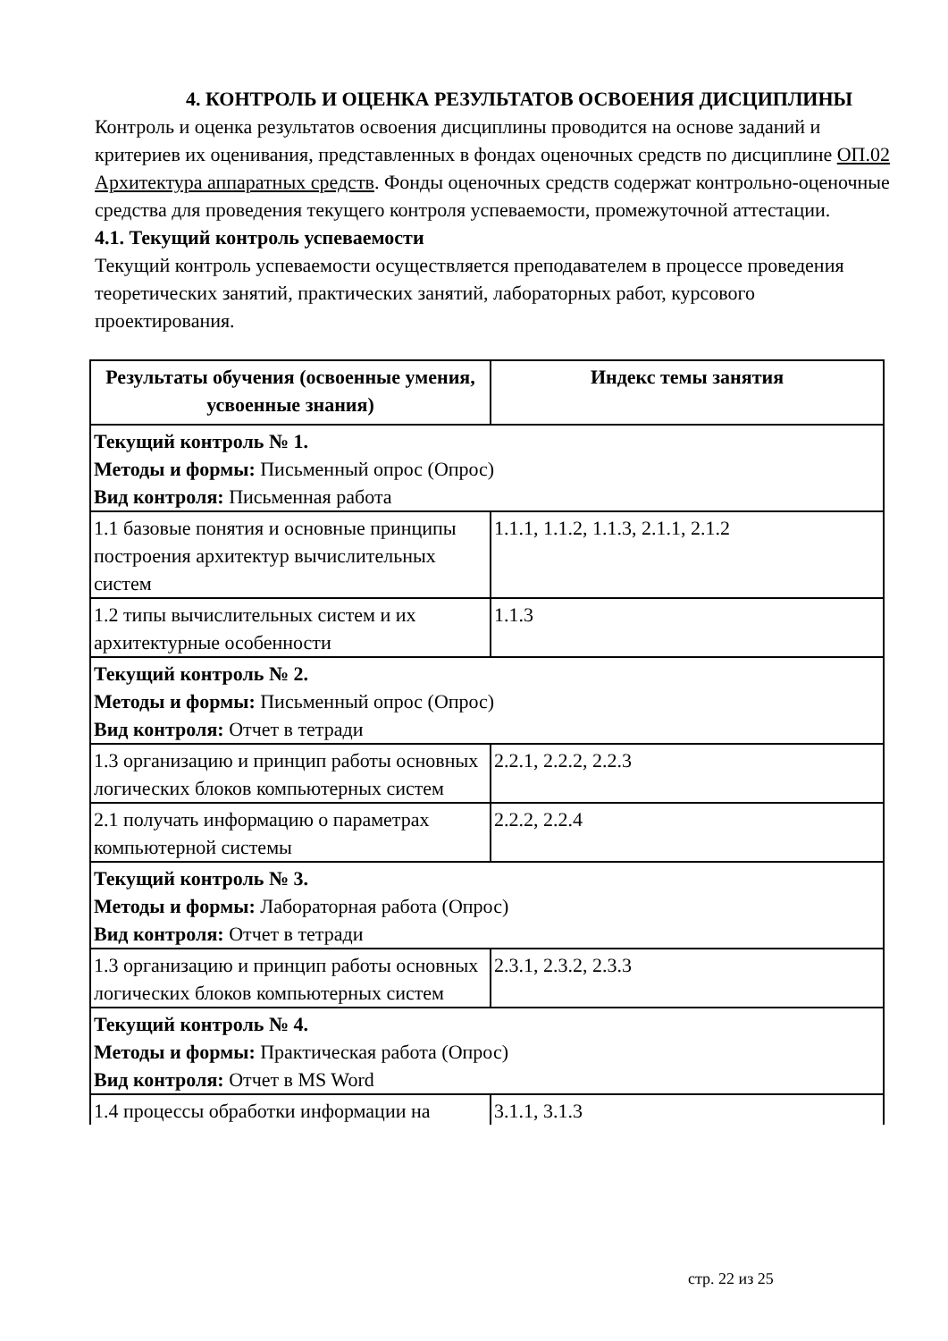4. КОНТРОЛЬ И ОЦЕНКА РЕЗУЛЬТАТОВ ОСВОЕНИЯ ДИСЦИПЛИНЫ
Контроль и оценка результатов освоения дисциплины проводится на основе заданий и критериев их оценивания, представленных в фондах оценочных средств по дисциплине ОП.02 Архитектура аппаратных средств. Фонды оценочных средств содержат контрольно-оценочные средства для проведения текущего контроля успеваемости, промежуточной аттестации.
4.1. Текущий контроль успеваемости
Текущий контроль успеваемости осуществляется преподавателем в процессе проведения теоретических занятий, практических занятий, лабораторных работ, курсового проектирования.
| Результаты обучения (освоенные умения, усвоенные знания) | Индекс темы занятия |
| --- | --- |
| Текущий контроль № 1. Методы и формы: Письменный опрос (Опрос) Вид контроля: Письменная работа | |
| 1.1 базовые понятия и основные принципы построения архитектур вычислительных систем | 1.1.1, 1.1.2, 1.1.3, 2.1.1, 2.1.2 |
| 1.2 типы вычислительных систем и их архитектурные особенности | 1.1.3 |
| Текущий контроль № 2. Методы и формы: Письменный опрос (Опрос) Вид контроля: Отчет в тетради | |
| 1.3 организацию и принцип работы основных логических блоков компьютерных систем | 2.2.1, 2.2.2, 2.2.3 |
| 2.1 получать информацию о параметрах компьютерной системы | 2.2.2, 2.2.4 |
| Текущий контроль № 3. Методы и формы: Лабораторная работа (Опрос) Вид контроля: Отчет в тетради | |
| 1.3 организацию и принцип работы основных логических блоков компьютерных систем | 2.3.1, 2.3.2, 2.3.3 |
| Текущий контроль № 4. Методы и формы: Практическая работа (Опрос) Вид контроля: Отчет в MS Word | |
| 1.4 процессы обработки информации на | 3.1.1, 3.1.3 |
стр. 22 из 25